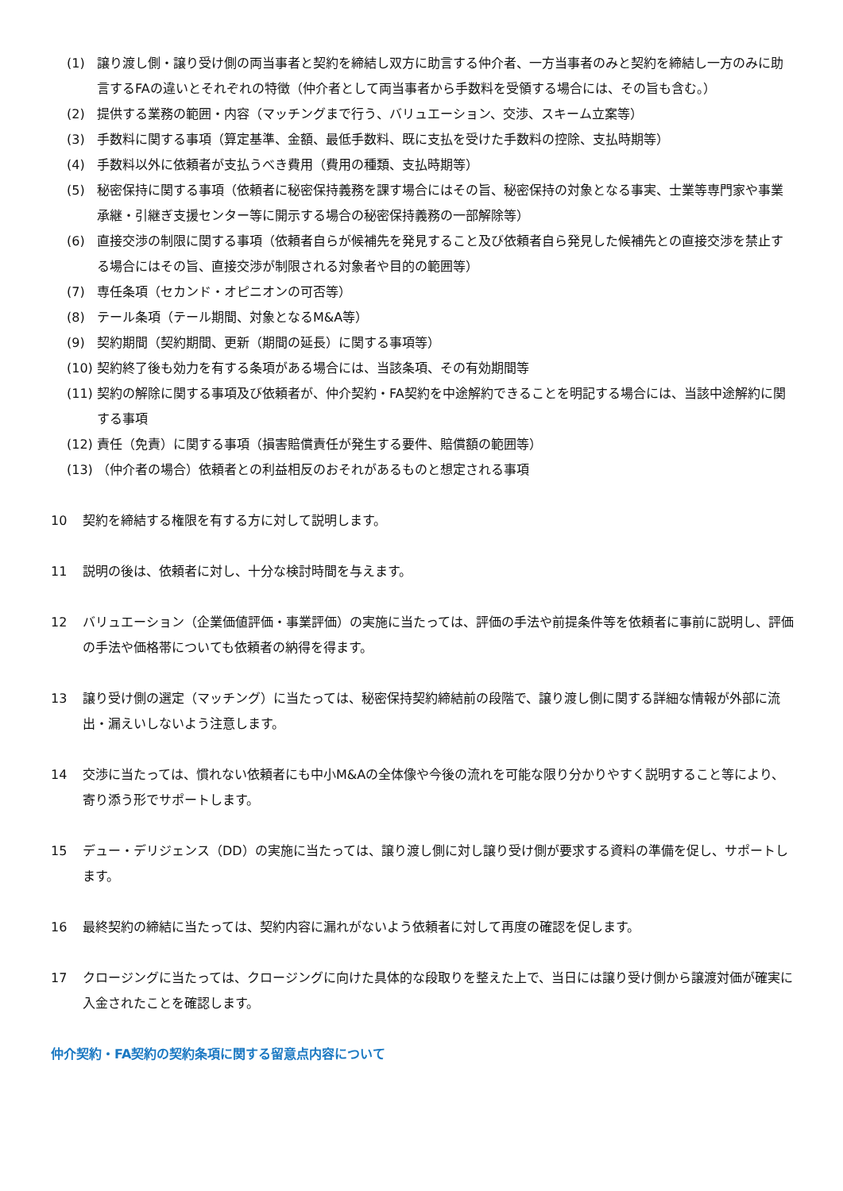(1) 譲り渡し側・譲り受け側の両当事者と契約を締結し双方に助言する仲介者、一方当事者のみと契約を締結し一方のみに助言するFAの違いとそれぞれの特徴（仲介者として両当事者から手数料を受領する場合には、その旨も含む。）
(2) 提供する業務の範囲・内容（マッチングまで行う、バリュエーション、交渉、スキーム立案等）
(3) 手数料に関する事項（算定基準、金額、最低手数料、既に支払を受けた手数料の控除、支払時期等）
(4) 手数料以外に依頼者が支払うべき費用（費用の種類、支払時期等）
(5) 秘密保持に関する事項（依頼者に秘密保持義務を課す場合にはその旨、秘密保持の対象となる事実、士業等専門家や事業承継・引継ぎ支援センター等に開示する場合の秘密保持義務の一部解除等）
(6) 直接交渉の制限に関する事項（依頼者自らが候補先を発見すること及び依頼者自ら発見した候補先との直接交渉を禁止する場合にはその旨、直接交渉が制限される対象者や目的の範囲等）
(7) 専任条項（セカンド・オピニオンの可否等）
(8) テール条項（テール期間、対象となるM&A等）
(9) 契約期間（契約期間、更新（期間の延長）に関する事項等）
(10) 契約終了後も効力を有する条項がある場合には、当該条項、その有効期間等
(11) 契約の解除に関する事項及び依頼者が、仲介契約・FA契約を中途解約できることを明記する場合には、当該中途解約に関する事項
(12) 責任（免責）に関する事項（損害賠償責任が発生する要件、賠償額の範囲等）
(13) （仲介者の場合）依頼者との利益相反のおそれがあるものと想定される事項
10 契約を締結する権限を有する方に対して説明します。
11 説明の後は、依頼者に対し、十分な検討時間を与えます。
12 バリュエーション（企業価値評価・事業評価）の実施に当たっては、評価の手法や前提条件等を依頼者に事前に説明し、評価の手法や価格帯についても依頼者の納得を得ます。
13 譲り受け側の選定（マッチング）に当たっては、秘密保持契約締結前の段階で、譲り渡し側に関する詳細な情報が外部に流出・漏えいしないよう注意します。
14 交渉に当たっては、慣れない依頼者にも中小M&Aの全体像や今後の流れを可能な限り分かりやすく説明すること等により、寄り添う形でサポートします。
15 デュー・デリジェンス（DD）の実施に当たっては、譲り渡し側に対し譲り受け側が要求する資料の準備を促し、サポートします。
16 最終契約の締結に当たっては、契約内容に漏れがないよう依頼者に対して再度の確認を促します。
17 クロージングに当たっては、クロージングに向けた具体的な段取りを整えた上で、当日には譲り受け側から譲渡対価が確実に入金されたことを確認します。
仲介契約・FA契約の契約条項に関する留意点内容について